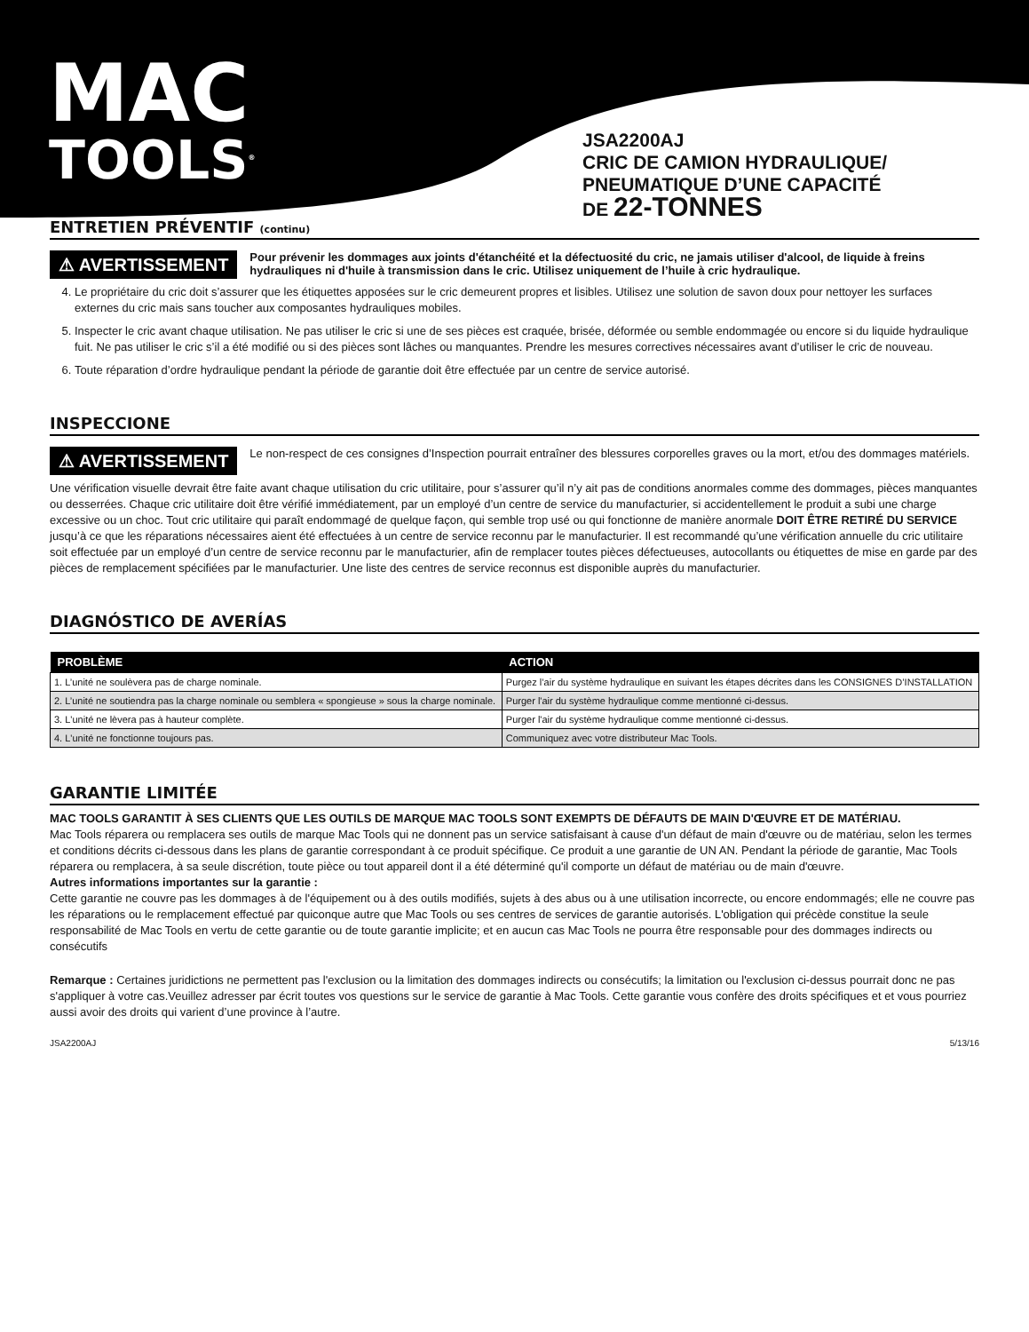MAC
TOOLS<sup>®</sup>
JSA2200AJ
CRIC DE CAMION HYDRAULIQUE/
PNEUMATIQUE D’UNE CAPACITÉ
DE 22-TONNES
ENTRETIEN PRÉVENTIF (continu)
⚠ AVERTISSEMENT
Pour prévenir les dommages aux joints d'étanchéité et la défectuosité du cric, ne jamais utiliser d'alcool, de liquide à freins hydrauliques ni d'huile à transmission dans le cric. Utilisez uniquement de l’huile à cric hydraulique.
4. Le propriétaire du cric doit s’assurer que les étiquettes apposées sur le cric demeurent propres et lisibles. Utilisez une solution de savon doux pour nettoyer les surfaces externes du cric mais sans toucher aux composantes hydrauliques mobiles.
5. Inspecter le cric avant chaque utilisation. Ne pas utiliser le cric si une de ses pièces est craquée, brisée, déformée ou semble endommagée ou encore si du liquide hydraulique fuit. Ne pas utiliser le cric s’il a été modifié ou si des pièces sont lâches ou manquantes. Prendre les mesures correctives nécessaires avant d’utiliser le cric de nouveau.
6. Toute réparation d’ordre hydraulique pendant la période de garantie doit être effectuée par un centre de service autorisé.
INSPECCIONE
⚠ AVERTISSEMENT
Le non-respect de ces consignes d’Inspection pourrait entraîner des blessures corporelles graves ou la mort, et/ou des dommages matériels.
Une vérification visuelle devrait être faite avant chaque utilisation du cric utilitaire, pour s’assurer qu’il n’y ait pas de conditions anormales comme des dommages, pièces manquantes ou desserrées. Chaque cric utilitaire doit être vérifié immédiatement, par un employé d’un centre de service du manufacturier, si accidentellement le produit a subi une charge excessive ou un choc. Tout cric utilitaire qui paraît endommagé de quelque façon, qui semble trop usé ou qui fonctionne de manière anormale DOIT ÊTRE RETIRÉ DU SERVICE jusqu’à ce que les réparations nécessaires aient été effectuées à un centre de service reconnu par le manufacturier. Il est recommandé qu’une vérification annuelle du cric utilitaire soit effectuée par un employé d’un centre de service reconnu par le manufacturier, afin de remplacer toutes pièces défectueuses, autocollants ou étiquettes de mise en garde par des pièces de remplacement spécifiées par le manufacturier. Une liste des centres de service reconnus est disponible auprès du manufacturier.
DIAGNÓSTICO DE AVERÍAS
| PROBLÈME | ACTION |
| --- | --- |
| 1. L’unité ne soulèvera pas de charge nominale. | Purgez l’air du système hydraulique en suivant les étapes décrites dans les CONSIGNES D’INSTALLATION |
| 2. L’unité ne soutiendra pas la charge nominale ou semblera « spongieuse » sous la charge nominale. | Purger l'air du système hydraulique comme mentionné ci-dessus. |
| 3. L'unité ne lèvera pas à hauteur complète. | Purger l'air du système hydraulique comme mentionné ci-dessus. |
| 4. L'unité ne fonctionne toujours pas. | Communiquez avec votre distributeur Mac Tools. |
GARANTIE LIMITÉE
MAC TOOLS GARANTIT À SES CLIENTS QUE LES OUTILS DE MARQUE MAC TOOLS SONT EXEMPTS DE DÉFAUTS DE MAIN D'ŒUVRE ET DE MATÉRIAU.
Mac Tools réparera ou remplacera ses outils de marque Mac Tools qui ne donnent pas un service satisfaisant à cause d'un défaut de main d'œuvre ou de matériau, selon les termes et conditions décrits ci-dessous dans les plans de garantie correspondant à ce produit spécifique. Ce produit a une garantie de UN AN. Pendant la période de garantie, Mac Tools réparera ou remplacera, à sa seule discrétion, toute pièce ou tout appareil dont il a été déterminé qu'il comporte un défaut de matériau ou de main d'œuvre.
Autres informations importantes sur la garantie :
Cette garantie ne couvre pas les dommages à de l'équipement ou à des outils modifiés, sujets à des abus ou à une utilisation incorrecte, ou encore endommagés; elle ne couvre pas les réparations ou le remplacement effectué par quiconque autre que Mac Tools ou ses centres de services de garantie autorisés. L'obligation qui précède constitue la seule responsabilité de Mac Tools en vertu de cette garantie ou de toute garantie implicite; et en aucun cas Mac Tools ne pourra être responsable pour des dommages indirects ou consécutifs
Remarque : Certaines juridictions ne permettent pas l'exclusion ou la limitation des dommages indirects ou consécutifs; la limitation ou l'exclusion ci-dessus pourrait donc ne pas s'appliquer à votre cas.Veuillez adresser par écrit toutes vos questions sur le service de garantie à Mac Tools. Cette garantie vous confère des droits spécifiques et et vous pourriez aussi avoir des droits qui varient d’une province à l’autre.
JSA2200AJ 5/13/16